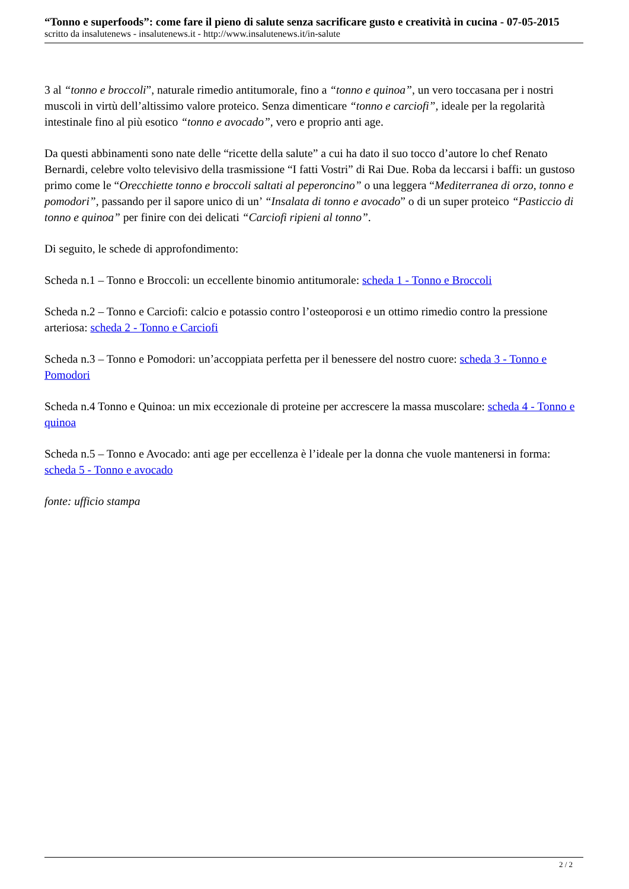“Tonno e superfoods”: come fare il pieno di salute senza sacrificare gusto e creatività in cucina - 07-05-2015
scritto da insalutenews - insalutenews.it - http://www.insalutenews.it/in-salute
3 al “tonno e broccoli”, naturale rimedio antitumorale, fino a “tonno e quinoa”, un vero toccasana per i nostri muscoli in virtù dell’altissimo valore proteico. Senza dimenticare “tonno e carciofi”, ideale per la regolarità intestinale fino al più esotico “tonno e avocado”, vero e proprio anti age.
Da questi abbinamenti sono nate delle “ricette della salute” a cui ha dato il suo tocco d’autore lo chef Renato Bernardi, celebre volto televisivo della trasmissione “I fatti Vostri” di Rai Due. Roba da leccarsi i baffi: un gustoso primo come le “Orecchiette tonno e broccoli saltati al peperoncino” o una leggera “Mediterranea di orzo, tonno e pomodori”, passando per il sapore unico di un’ “Insalata di tonno e avocado” o di un super proteico “Pasticcio di tonno e quinoa” per finire con dei delicati “Carciofi ripieni al tonno”.
Di seguito, le schede di approfondimento:
Scheda n.1 – Tonno e Broccoli: un eccellente binomio antitumorale: scheda 1 - Tonno e Broccoli
Scheda n.2 – Tonno e Carciofi: calcio e potassio contro l’osteoporosi e un ottimo rimedio contro la pressione arteriosa: scheda 2 - Tonno e Carciofi
Scheda n.3 – Tonno e Pomodori: un’accoppiata perfetta per il benessere del nostro cuore: scheda 3 - Tonno e Pomodori
Scheda n.4 Tonno e Quinoa: un mix eccezionale di proteine per accrescere la massa muscolare: scheda 4 - Tonno e quinoa
Scheda n.5 – Tonno e Avocado: anti age per eccellenza è l’ideale per la donna che vuole mantenersi in forma: scheda 5 - Tonno e avocado
fonte: ufficio stampa
2 / 2